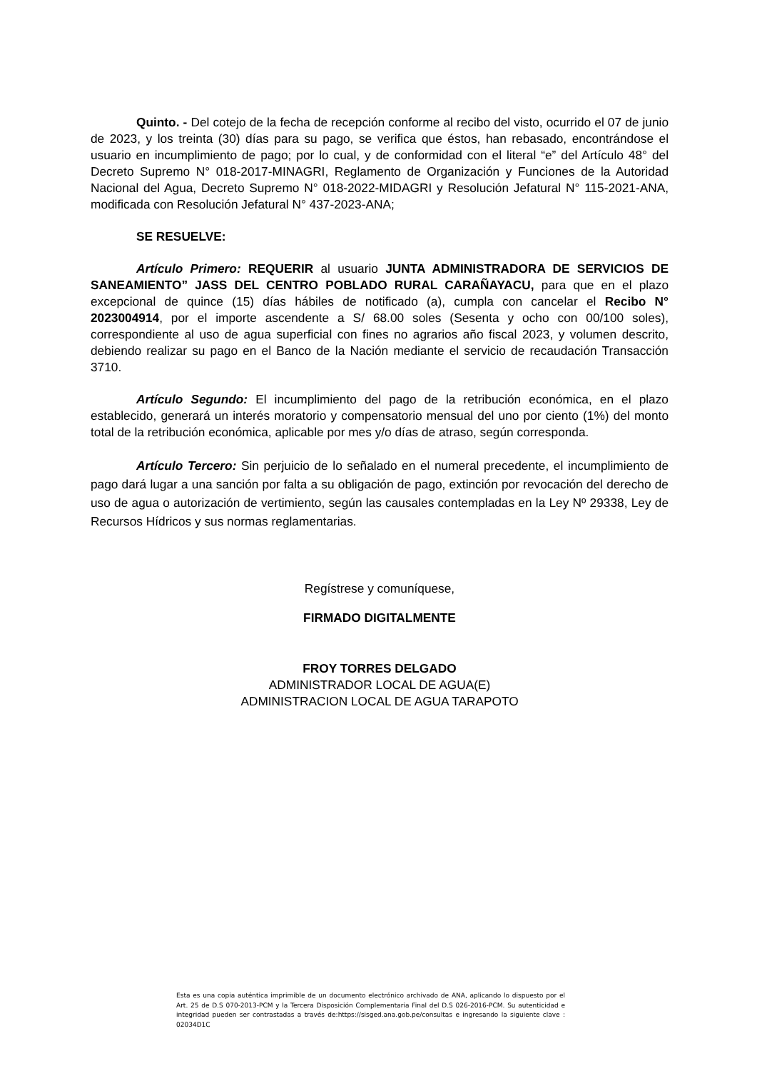Quinto. - Del cotejo de la fecha de recepción conforme al recibo del visto, ocurrido el 07 de junio de 2023, y los treinta (30) días para su pago, se verifica que éstos, han rebasado, encontrándose el usuario en incumplimiento de pago; por lo cual, y de conformidad con el literal “e” del Artículo 48° del Decreto Supremo N° 018-2017-MINAGRI, Reglamento de Organización y Funciones de la Autoridad Nacional del Agua, Decreto Supremo N° 018-2022-MIDAGRI y Resolución Jefatural N° 115-2021-ANA, modificada con Resolución Jefatural N° 437-2023-ANA;
SE RESUELVE:
Artículo Primero: REQUERIR al usuario JUNTA ADMINISTRADORA DE SERVICIOS DE SANEAMIENTO” JASS DEL CENTRO POBLADO RURAL CARAÑAYACU, para que en el plazo excepcional de quince (15) días hábiles de notificado (a), cumpla con cancelar el Recibo N° 2023004914, por el importe ascendente a S/ 68.00 soles (Sesenta y ocho con 00/100 soles), correspondiente al uso de agua superficial con fines no agrarios año fiscal 2023, y volumen descrito, debiendo realizar su pago en el Banco de la Nación mediante el servicio de recaudación Transacción 3710.
Artículo Segundo: El incumplimiento del pago de la retribución económica, en el plazo establecido, generará un interés moratorio y compensatorio mensual del uno por ciento (1%) del monto total de la retribución económica, aplicable por mes y/o días de atraso, según corresponda.
Artículo Tercero: Sin perjuicio de lo señalado en el numeral precedente, el incumplimiento de pago dará lugar a una sanción por falta a su obligación de pago, extinción por revocación del derecho de uso de agua o autorización de vertimiento, según las causales contempladas en la Ley Nº 29338, Ley de Recursos Hídricos y sus normas reglamentarias.
Regístrese y comuníquese,
FIRMADO DIGITALMENTE
FROY TORRES DELGADO
ADMINISTRADOR LOCAL DE AGUA(E)
ADMINISTRACION LOCAL DE AGUA TARAPOTO
Esta es una copia auténtica imprimible de un documento electrónico archivado de ANA, aplicando lo dispuesto por el Art. 25 de D.S 070-2013-PCM y la Tercera Disposición Complementaria Final del D.S 026-2016-PCM. Su autenticidad e integridad pueden ser contrastadas a través de:https://sisged.ana.gob.pe/consultas e ingresando la siguiente clave : 02034D1C